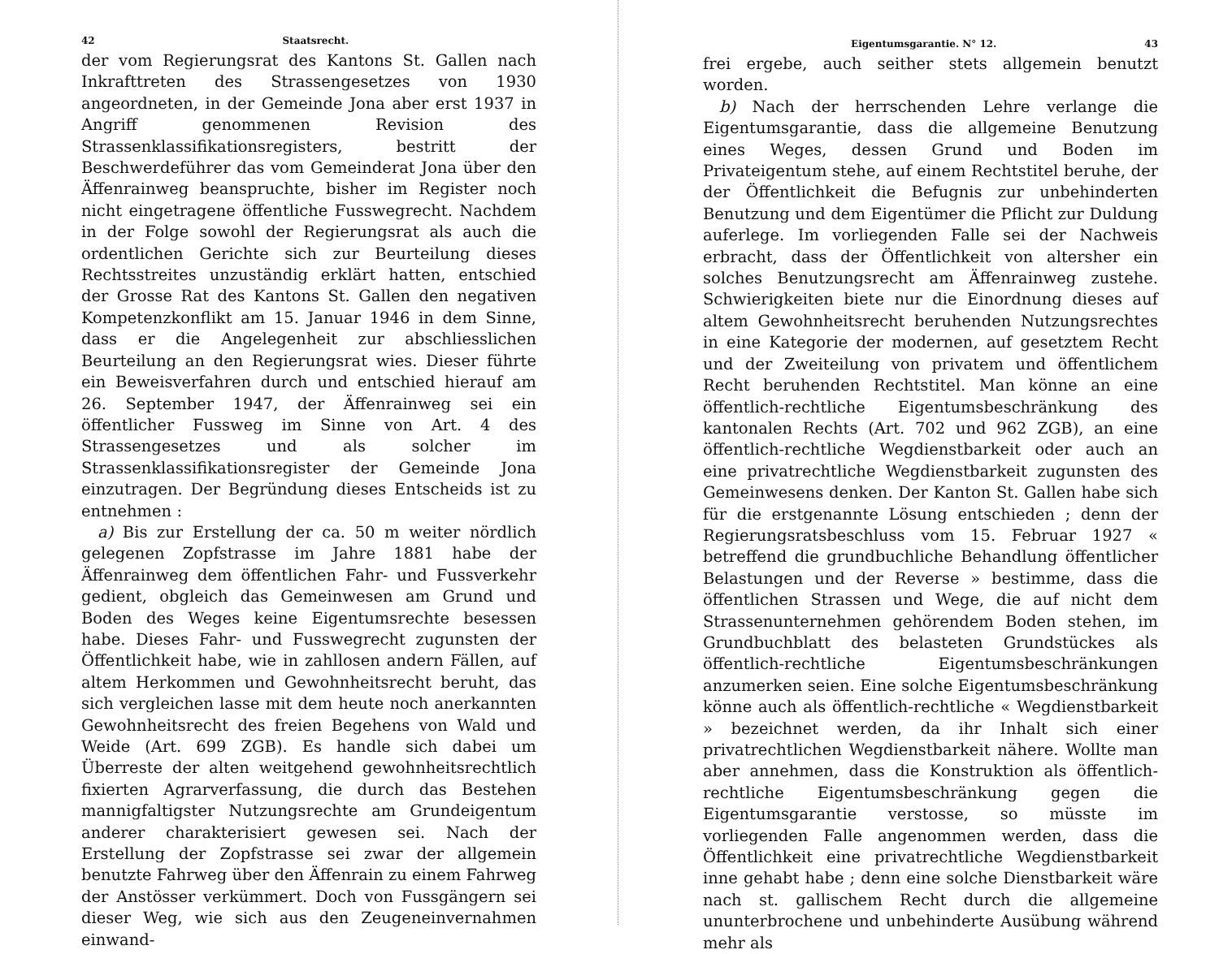42 Staatsrecht.
der vom Regierungsrat des Kantons St. Gallen nach Inkrafttreten des Strassengesetzes von 1930 angeordneten, in der Gemeinde Jona aber erst 1937 in Angriff genommenen Revision des Strassenklassifikationsregisters, bestritt der Beschwerdeführer das vom Gemeinderat Jona über den Äffenrainweg beanspruchte, bisher im Register noch nicht eingetragene öffentliche Fusswegrecht. Nachdem in der Folge sowohl der Regierungsrat als auch die ordentlichen Gerichte sich zur Beurteilung dieses Rechtsstreites unzuständig erklärt hatten, entschied der Grosse Rat des Kantons St. Gallen den negativen Kompetenzkonflikt am 15. Januar 1946 in dem Sinne, dass er die Angelegenheit zur abschliesslichen Beurteilung an den Regierungsrat wies. Dieser führte ein Beweisverfahren durch und entschied hierauf am 26. September 1947, der Äffenrainweg sei ein öffentlicher Fussweg im Sinne von Art. 4 des Strassengesetzes und als solcher im Strassenklassifikationsregister der Gemeinde Jona einzutragen. Der Begründung dieses Entscheids ist zu entnehmen :
a) Bis zur Erstellung der ca. 50 m weiter nördlich gelegenen Zopfstrasse im Jahre 1881 habe der Äffenrainweg dem öffentlichen Fahr- und Fussverkehr gedient, obgleich das Gemeinwesen am Grund und Boden des Weges keine Eigentumsrechte besessen habe. Dieses Fahr- und Fusswegrecht zugunsten der Öffentlichkeit habe, wie in zahllosen andern Fällen, auf altem Herkommen und Gewohnheitsrecht beruht, das sich vergleichen lasse mit dem heute noch anerkannten Gewohnheitsrecht des freien Begehens von Wald und Weide (Art. 699 ZGB). Es handle sich dabei um Überreste der alten weitgehend gewohnheitsrechtlich fixierten Agrarverfassung, die durch das Bestehen mannigfaltigster Nutzungsrechte am Grundeigentum anderer charakterisiert gewesen sei. Nach der Erstellung der Zopfstrasse sei zwar der allgemein benutzte Fahrweg über den Äffenrain zu einem Fahrweg der Anstösser verkümmert. Doch von Fussgängern sei dieser Weg, wie sich aus den Zeugeneinvernahmen einwand-
Eigentumsgarantie. N° 12. 43
frei ergebe, auch seither stets allgemein benutzt worden.
b) Nach der herrschenden Lehre verlange die Eigentumsgarantie, dass die allgemeine Benutzung eines Weges, dessen Grund und Boden im Privateigentum stehe, auf einem Rechtstitel beruhe, der der Öffentlichkeit die Befugnis zur unbehinderten Benutzung und dem Eigentümer die Pflicht zur Duldung auferlege. Im vorliegenden Falle sei der Nachweis erbracht, dass der Öffentlichkeit von altersher ein solches Benutzungsrecht am Äffenrainweg zustehe. Schwierigkeiten biete nur die Einordnung dieses auf altem Gewohnheitsrecht beruhenden Nutzungsrechtes in eine Kategorie der modernen, auf gesetztem Recht und der Zweiteilung von privatem und öffentlichem Recht beruhenden Rechtstitel. Man könne an eine öffentlich-rechtliche Eigentumsbeschränkung des kantonalen Rechts (Art. 702 und 962 ZGB), an eine öffentlich-rechtliche Wegdienstbarkeit oder auch an eine privatrechtliche Wegdienstbarkeit zugunsten des Gemeinwesens denken. Der Kanton St. Gallen habe sich für die erstgenannte Lösung entschieden ; denn der Regierungsratsbeschluss vom 15. Februar 1927 « betreffend die grundbuchliche Behandlung öffentlicher Belastungen und der Reverse » bestimme, dass die öffentlichen Strassen und Wege, die auf nicht dem Strassenunternehmen gehörendem Boden stehen, im Grundbuchblatt des belasteten Grundstückes als öffentlich-rechtliche Eigentumsbeschränkungen anzumerken seien. Eine solche Eigentumsbeschränkung könne auch als öffentlich-rechtliche « Wegdienstbarkeit » bezeichnet werden, da ihr Inhalt sich einer privatrechtlichen Wegdienstbarkeit nähere. Wollte man aber annehmen, dass die Konstruktion als öffentlich-rechtliche Eigentumsbeschränkung gegen die Eigentumsgarantie verstosse, so müsste im vorliegenden Falle angenommen werden, dass die Öffentlichkeit eine privatrechtliche Wegdienstbarkeit inne gehabt habe ; denn eine solche Dienstbarkeit wäre nach st. gallischem Recht durch die allgemeine ununterbrochene und unbehinderte Ausübung während mehr als